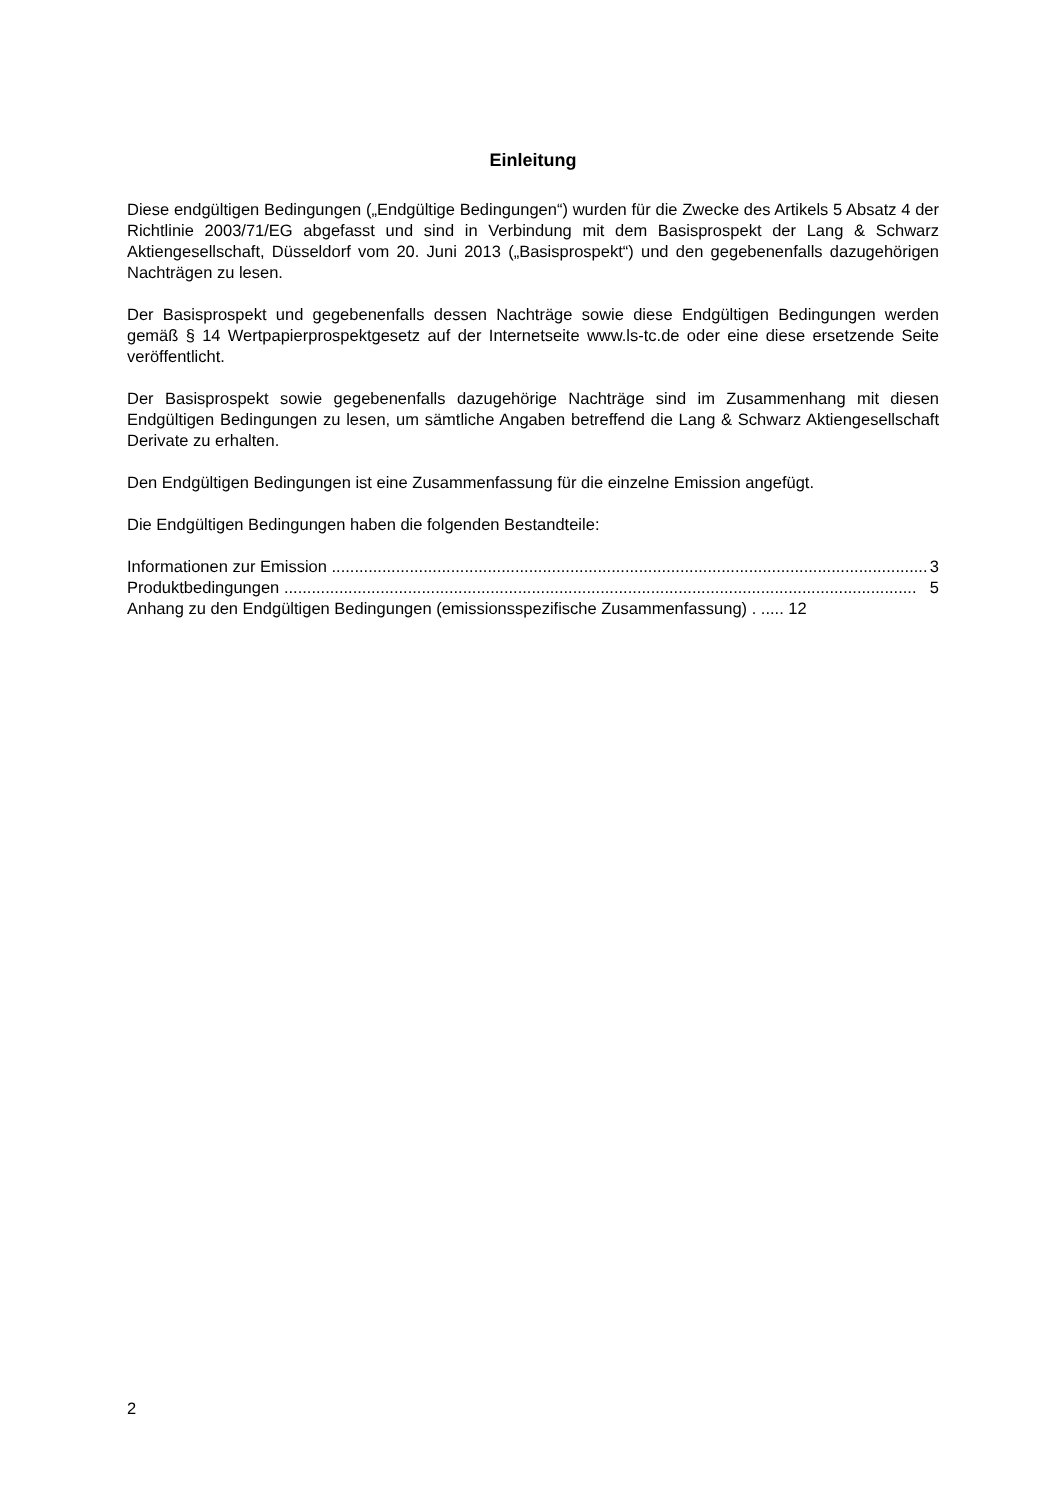Einleitung
Diese endgültigen Bedingungen („Endgültige Bedingungen“) wurden für die Zwecke des Artikels 5 Absatz 4 der Richtlinie 2003/71/EG abgefasst und sind in Verbindung mit dem Basisprospekt der Lang & Schwarz Aktiengesellschaft, Düsseldorf vom 20. Juni 2013 („Basisprospekt“) und den gegebenenfalls dazugehörigen Nachträgen zu lesen.
Der Basisprospekt und gegebenenfalls dessen Nachträge sowie diese Endgültigen Bedingungen werden gemäß § 14 Wertpapierprospektgesetz auf der Internetseite www.ls-tc.de oder eine diese ersetzende Seite veröffentlicht.
Der Basisprospekt sowie gegebenenfalls dazugehörige Nachträge sind im Zusammenhang mit diesen Endgültigen Bedingungen zu lesen, um sämtliche Angaben betreffend die Lang & Schwarz Aktiengesellschaft Derivate zu erhalten.
Den Endgültigen Bedingungen ist eine Zusammenfassung für die einzelne Emission angefügt.
Die Endgültigen Bedingungen haben die folgenden Bestandteile:
Informationen zur Emission .................................................................................................................................. 3
Produktbedingungen .......................................................................................................................................... 5
Anhang zu den Endgültigen Bedingungen (emissionsspezifische Zusammenfassung) . ..... 12
2